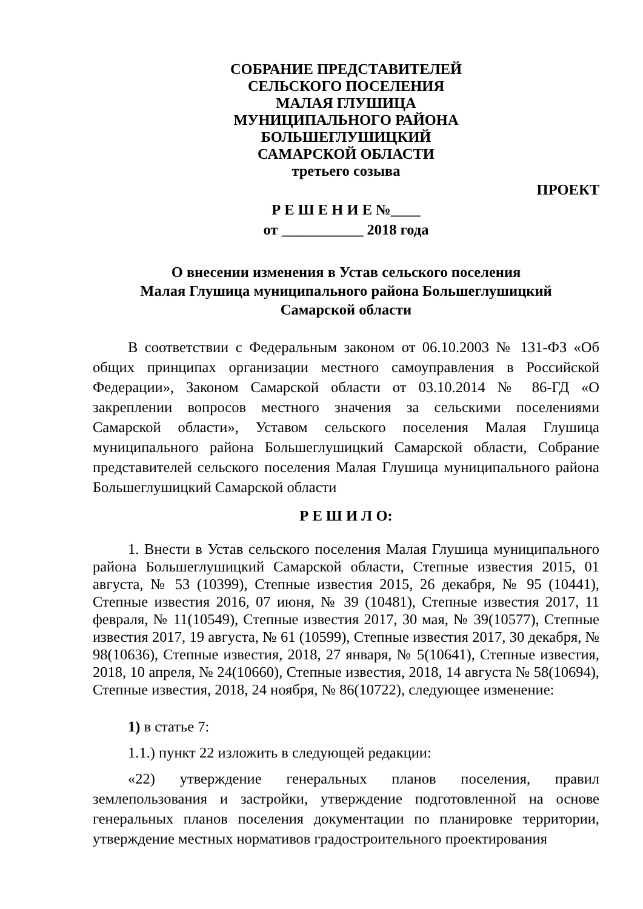СОБРАНИЕ ПРЕДСТАВИТЕЛЕЙ
СЕЛЬСКОГО ПОСЕЛЕНИЯ
МАЛАЯ ГЛУШИЦА
МУНИЦИПАЛЬНОГО РАЙОНА
БОЛЬШЕГЛУШИЦКИЙ
САМАРСКОЙ ОБЛАСТИ
третьего созыва
ПРОЕКТ
Р Е Ш Е Н И Е №____
от ___________ 2018 года
О внесении изменения в Устав сельского поселения
Малая Глушица муниципального района Большеглушицкий
Самарской области
В соответствии с Федеральным законом от 06.10.2003 № 131-ФЗ «Об общих принципах организации местного самоуправления в Российской Федерации», Законом Самарской области от 03.10.2014 № 86-ГД «О закреплении вопросов местного значения за сельскими поселениями Самарской области», Уставом сельского поселения Малая Глушица муниципального района Большеглушицкий Самарской области, Собрание представителей сельского поселения Малая Глушица муниципального района Большеглушицкий Самарской области
Р Е Ш И Л О:
1. Внести в Устав сельского поселения Малая Глушица муниципального района Большеглушицкий Самарской области, Степные известия 2015, 01 августа, № 53 (10399), Степные известия 2015, 26 декабря, № 95 (10441), Степные известия 2016, 07 июня, № 39 (10481), Степные известия 2017, 11 февраля, № 11(10549), Степные известия 2017, 30 мая, № 39(10577), Степные известия 2017, 19 августа, № 61 (10599), Степные известия 2017, 30 декабря, № 98(10636), Степные известия, 2018, 27 января, № 5(10641), Степные известия, 2018, 10 апреля, № 24(10660), Степные известия, 2018, 14 августа № 58(10694), Степные известия, 2018, 24 ноября, № 86(10722), следующее изменение:
1) в статье 7:
1.1.) пункт 22 изложить в следующей редакции:
«22) утверждение генеральных планов поселения, правил землепользования и застройки, утверждение подготовленной на основе генеральных планов поселения документации по планировке территории, утверждение местных нормативов градостроительного проектирования